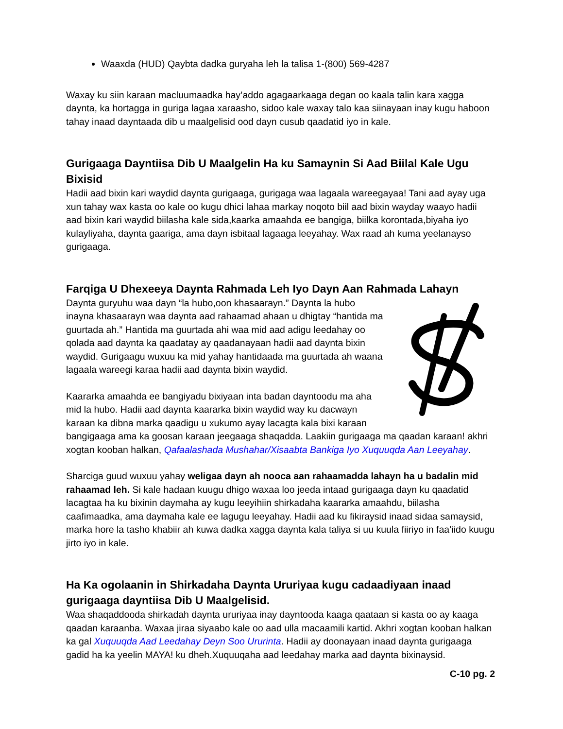Waaxda (HUD) Qaybta dadka guryaha leh la talisa 1-(800) 569-4287
Waxay ku siin karaan macluumaadka hay’addo agagaarkaaga degan oo kaala talin kara xagga daynta, ka hortagga in guriga lagaa xaraasho, sidoo kale waxay talo kaa siinayaan inay kugu haboon tahay inaad dayntaada dib u maalgelisid ood dayn cusub qaadatid iyo in kale.
Gurigaaga Dayntiisa Dib U Maalgelin Ha ku Samaynin Si Aad Biilal Kale Ugu Bixisid
Hadii aad bixin kari waydid daynta gurigaaga, gurigaga waa lagaala wareegayaa! Tani aad ayay uga xun tahay wax kasta oo kale oo kugu dhici lahaa markay noqoto biil aad bixin wayday waayo hadii aad bixin kari waydid biilasha kale sida,kaarka amaahda ee bangiga, biilka korontada,biyaha iyo kulayliyaha, daynta gaariga, ama dayn isbitaal lagaaga leeyahay. Wax raad ah kuma yeelanayso gurigaaga.
Farqiga U Dhexeeya Daynta Rahmada Leh Iyo Dayn Aan Rahmada Lahayn
Daynta guryuhu waa dayn “la hubo,oon khasaarayn.” Daynta la hubo inayna khasaarayn waa daynta aad rahaamad ahaan u dhigtay “hantida ma guurtada ah.” Hantida ma guurtada ahi waa mid aad adigu leedahay oo qolada aad daynta ka qaadatay ay qaadanayaan hadii aad daynta bixin waydid. Gurigaagu wuxuu ka mid yahay hantidaada ma guurtada ah waana lagaala wareegi karaa hadii aad daynta bixin waydid.
Kaararka amaahda ee bangiyadu bixiyaan inta badan dayntoodu ma aha mid la hubo. Hadii aad daynta kaararka bixin waydid way ku dacwayn karaan ka dibna marka qaadigu u xukumo ayay lacagta kala bixi karaan bangigaaga ama ka goosan karaan jeegaaga shaqadda. Laakiin gurigaaga ma qaadan karaan! akhri xogtan kooban halkan, Qafaalashada Mushahar/Xisaabta Bankiga Iyo Xuquuqda Aan Leeyahay.
Sharciga guud wuxuu yahay weligaa dayn ah nooca aan rahaamadda lahayn ha u badalin mid rahaamad leh. Si kale hadaan kuugu dhigo waxaa loo jeeda intaad gurigaaga dayn ku qaadatid lacagtaa ha ku bixinin daymaha ay kugu leeyihiin shirkadaha kaararka amaahdu, biilasha caafimaadka, ama daymaha kale ee lagugu leeyahay. Hadii aad ku fikiraysid inaad sidaa samaysid, marka hore la tasho khabiir ah kuwa dadka xagga daynta kala taliya si uu kuula fiiriyo in faa’iido kuugu jirto iyo in kale.
Ha Ka ogolaanin in Shirkadaha Daynta Ururiyaa kugu cadaadiyaan inaad gurigaaga dayntiisa Dib U Maalgelisid.
Waa shaqaddooda shirkadah daynta ururiyaa inay dayntooda kaaga qaataan si kasta oo ay kaaga qaadan karaanba. Waxaa jiraa siyaabo kale oo aad ulla macaamili kartid. Akhri xogtan kooban halkan ka gal Xuquuqda Aad Leedahay Deyn Soo Ururinta. Hadii ay doonayaan inaad daynta gurigaaga gadid ha ka yeelin MAYA! ku dheh.Xuquuqaha aad leedahay marka aad daynta bixinaysid.
C-10 pg. 2